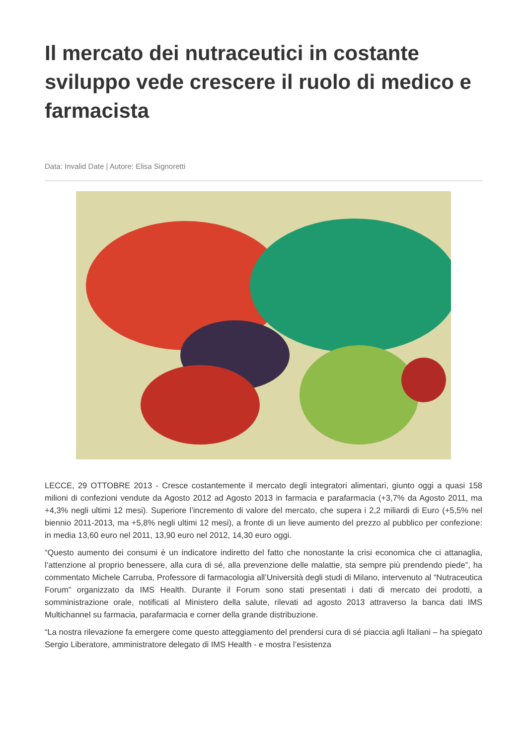Il mercato dei nutraceutici in costante sviluppo vede crescere il ruolo di medico e farmacista
Data: Invalid Date | Autore: Elisa Signoretti
LECCE, 29 OTTOBRE 2013 - Cresce costantemente il mercato degli integratori alimentari, giunto oggi a quasi 158 milioni di confezioni vendute da Agosto 2012 ad Agosto 2013 in farmacia e parafarmacia (+3,7% da Agosto 2011, ma +4,3% negli ultimi 12 mesi). Superiore l’incremento di valore del mercato, che supera i 2,2 miliardi di Euro (+5,5% nel biennio 2011-2013, ma +5,8% negli ultimi 12 mesi), a fronte di un lieve aumento del prezzo al pubblico per confezione: in media 13,60 euro nel 2011, 13,90 euro nel 2012, 14,30 euro oggi.
“Questo aumento dei consumi è un indicatore indiretto del fatto che nonostante la crisi economica che ci attanaglia, l’attenzione al proprio benessere, alla cura di sé, alla prevenzione delle malattie, sta sempre più prendendo piede”, ha commentato Michele Carruba, Professore di farmacologia all’Università degli studi di Milano, intervenuto al “Nutraceutica Forum” organizzato da IMS Health. Durante il Forum sono stati presentati i dati di mercato dei prodotti, a somministrazione orale, notificati al Ministero della salute, rilevati ad agosto 2013 attraverso la banca dati IMS Multichannel su farmacia, parafarmacia e corner della grande distribuzione.
“La nostra rilevazione fa emergere come questo atteggiamento del prendersi cura di sé piaccia agli Italiani – ha spiegato Sergio Liberatore, amministratore delegato di IMS Health - e mostra l’esistenza